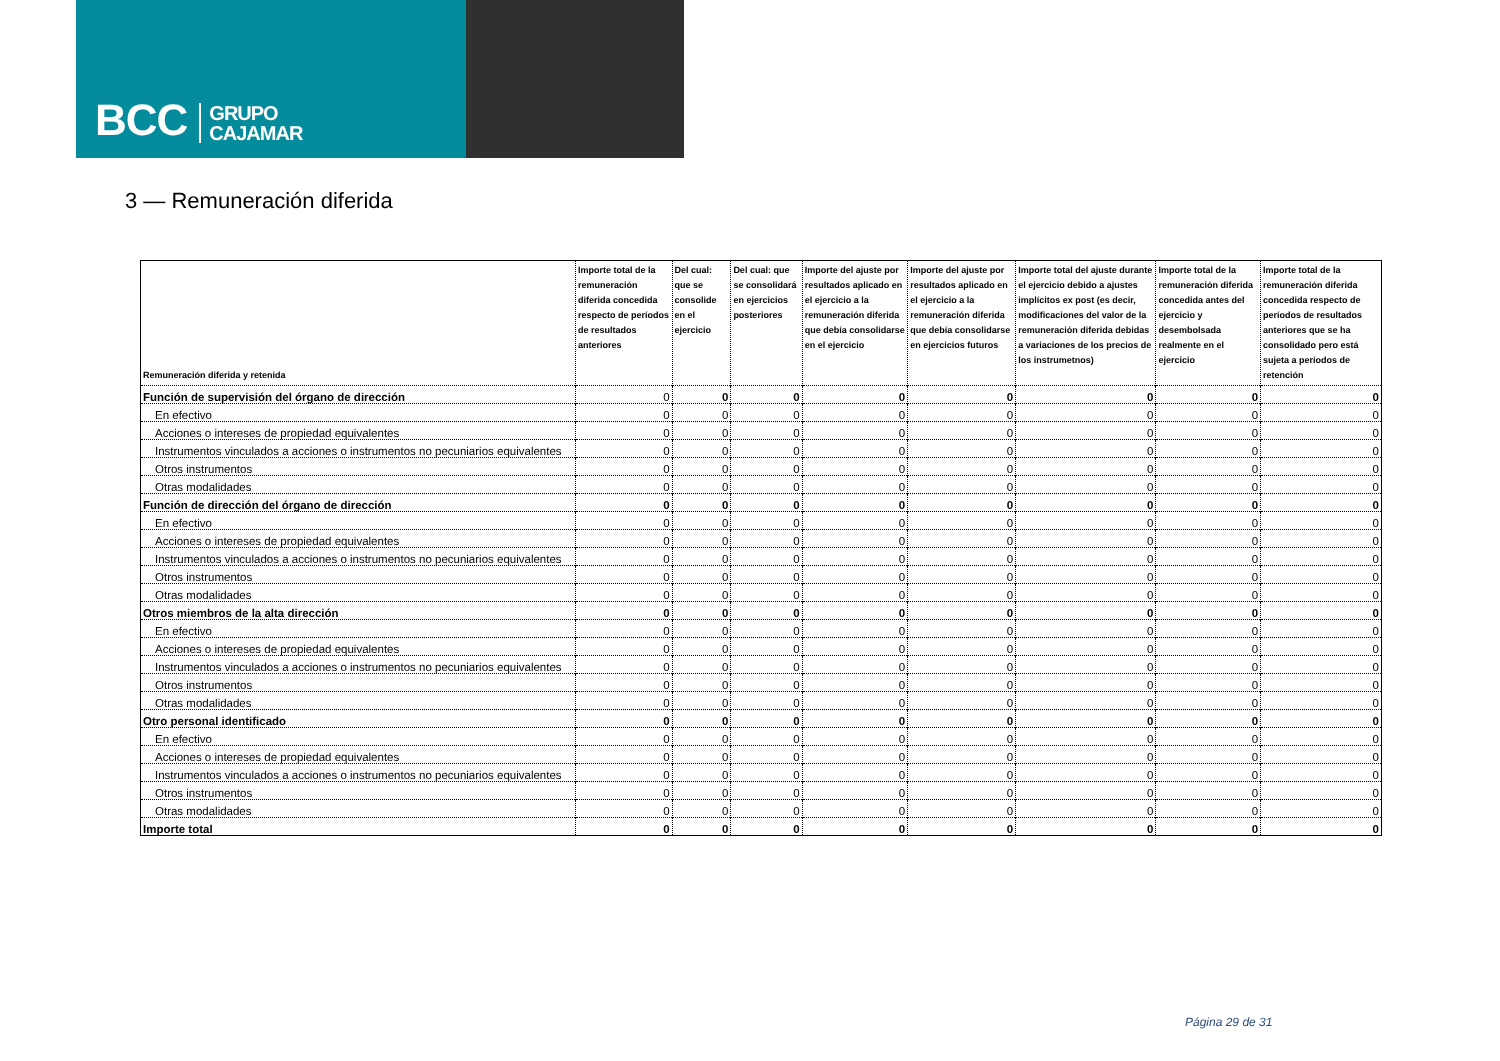BCC GRUPO
CAJAMAR
3 — Remuneración diferida
| Remuneración diferida y retenida | Importe total de la remuneración diferida concedida respecto de períodos de resultados anteriores | Del cual: que se consolide en el ejercicio | Del cual: que se consolidará en ejercicios posteriores | Importe del ajuste por resultados aplicado en el ejercicio a la remuneración diferida que debía consolidarse en el ejercicio | Importe del ajuste por resultados aplicado en el ejercicio a la remuneración diferida que debía consolidarse en ejercicios futuros | Importe total del ajuste durante el ejercicio debido a ajustes implícitos ex post (es decir, modificaciones del valor de la remuneración diferida debidas a variaciones de los precios de los instrumetnos) | Importe total de la remuneración diferida concedida antes del ejercicio y desembolsada realmente en el ejercicio | Importe total de la remuneración diferida concedida respecto de períodos de resultados anteriores que se ha consolidado pero está sujeta a períodos de retención |
| --- | --- | --- | --- | --- | --- | --- | --- | --- |
| Función de supervisión del órgano de dirección | 0 | 0 | 0 | 0 | 0 | 0 | 0 | 0 |
| En efectivo | 0 | 0 | 0 | 0 | 0 | 0 | 0 | 0 |
| Acciones o intereses de propiedad equivalentes | 0 | 0 | 0 | 0 | 0 | 0 | 0 | 0 |
| Instrumentos vinculados a acciones o instrumentos no pecuniarios equivalentes | 0 | 0 | 0 | 0 | 0 | 0 | 0 | 0 |
| Otros instrumentos | 0 | 0 | 0 | 0 | 0 | 0 | 0 | 0 |
| Otras modalidades | 0 | 0 | 0 | 0 | 0 | 0 | 0 | 0 |
| Función de dirección del órgano de dirección | 0 | 0 | 0 | 0 | 0 | 0 | 0 | 0 |
| En efectivo | 0 | 0 | 0 | 0 | 0 | 0 | 0 | 0 |
| Acciones o intereses de propiedad equivalentes | 0 | 0 | 0 | 0 | 0 | 0 | 0 | 0 |
| Instrumentos vinculados a acciones o instrumentos no pecuniarios equivalentes | 0 | 0 | 0 | 0 | 0 | 0 | 0 | 0 |
| Otros instrumentos | 0 | 0 | 0 | 0 | 0 | 0 | 0 | 0 |
| Otras modalidades | 0 | 0 | 0 | 0 | 0 | 0 | 0 | 0 |
| Otros miembros de la alta dirección | 0 | 0 | 0 | 0 | 0 | 0 | 0 | 0 |
| En efectivo | 0 | 0 | 0 | 0 | 0 | 0 | 0 | 0 |
| Acciones o intereses de propiedad equivalentes | 0 | 0 | 0 | 0 | 0 | 0 | 0 | 0 |
| Instrumentos vinculados a acciones o instrumentos no pecuniarios equivalentes | 0 | 0 | 0 | 0 | 0 | 0 | 0 | 0 |
| Otros instrumentos | 0 | 0 | 0 | 0 | 0 | 0 | 0 | 0 |
| Otras modalidades | 0 | 0 | 0 | 0 | 0 | 0 | 0 | 0 |
| Otro personal identificado | 0 | 0 | 0 | 0 | 0 | 0 | 0 | 0 |
| En efectivo | 0 | 0 | 0 | 0 | 0 | 0 | 0 | 0 |
| Acciones o intereses de propiedad equivalentes | 0 | 0 | 0 | 0 | 0 | 0 | 0 | 0 |
| Instrumentos vinculados a acciones o instrumentos no pecuniarios equivalentes | 0 | 0 | 0 | 0 | 0 | 0 | 0 | 0 |
| Otros instrumentos | 0 | 0 | 0 | 0 | 0 | 0 | 0 | 0 |
| Otras modalidades | 0 | 0 | 0 | 0 | 0 | 0 | 0 | 0 |
| Importe total | 0 | 0 | 0 | 0 | 0 | 0 | 0 | 0 |
Página 29 de 31